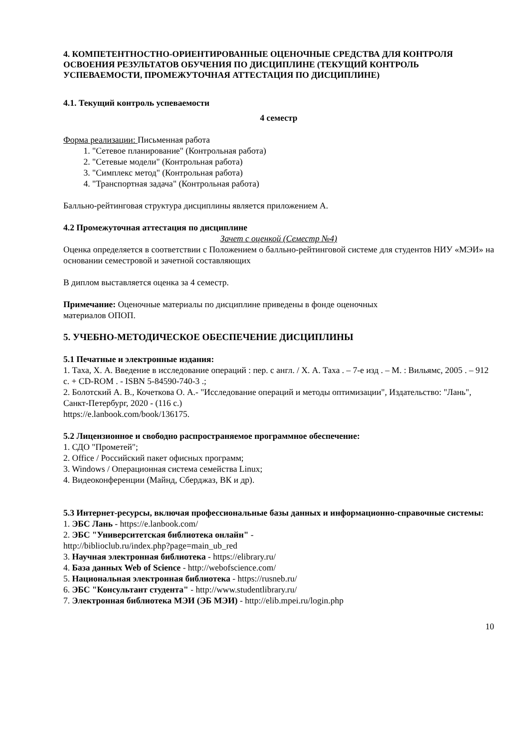4. КОМПЕТЕНТНОСТНО-ОРИЕНТИРОВАННЫЕ ОЦЕНОЧНЫЕ СРЕДСТВА ДЛЯ КОНТРОЛЯ ОСВОЕНИЯ РЕЗУЛЬТАТОВ ОБУЧЕНИЯ ПО ДИСЦИПЛИНЕ (ТЕКУЩИЙ КОНТРОЛЬ УСПЕВАЕМОСТИ, ПРОМЕЖУТОЧНАЯ АТТЕСТАЦИЯ ПО ДИСЦИПЛИНЕ)
4.1. Текущий контроль успеваемости
4 семестр
Форма реализации: Письменная работа
1. "Сетевое планирование" (Контрольная работа)
2. "Сетевые модели" (Контрольная работа)
3. "Симплекс метод" (Контрольная работа)
4. "Транспортная задача" (Контрольная работа)
Балльно-рейтинговая структура дисциплины является приложением А.
4.2 Промежуточная аттестация по дисциплине
Зачет с оценкой (Семестр №4)
Оценка определяется в соответствии с Положением о балльно-рейтинговой системе для студентов НИУ «МЭИ» на основании семестровой и зачетной составляющих
В диплом выставляется оценка за 4 семестр.
Примечание: Оценочные материалы по дисциплине приведены в фонде оценочных
материалов ОПОП.
5. УЧЕБНО-МЕТОДИЧЕСКОЕ ОБЕСПЕЧЕНИЕ ДИСЦИПЛИНЫ
5.1 Печатные и электронные издания:
1. Таха, Х. А. Введение в исследование операций : пер. с англ. / Х. А. Таха . – 7-е изд . – М. : Вильямс, 2005 . – 912 с. + CD-ROM . - ISBN 5-84590-740-3 .;
2. Болотский А. В., Кочеткова О. А.- "Исследование операций и методы оптимизации", Издательство: "Лань", Санкт-Петербург, 2020 - (116 с.)
https://e.lanbook.com/book/136175.
5.2 Лицензионное и свободно распространяемое программное обеспечение:
1. СДО "Прометей";
2. Office / Российский пакет офисных программ;
3. Windows / Операционная система семейства Linux;
4. Видеоконференции (Майнд, Сберджаз, ВК и др).
5.3 Интернет-ресурсы, включая профессиональные базы данных и информационно-справочные системы:
1. ЭБС Лань - https://e.lanbook.com/
2. ЭБС "Университетская библиотека онлайн" -
http://biblioclub.ru/index.php?page=main_ub_red
3. Научная электронная библиотека - https://elibrary.ru/
4. База данных Web of Science - http://webofscience.com/
5. Национальная электронная библиотека - https://rusneb.ru/
6. ЭБС "Консультант студента" - http://www.studentlibrary.ru/
7. Электронная библиотека МЭИ (ЭБ МЭИ) - http://elib.mpei.ru/login.php
10